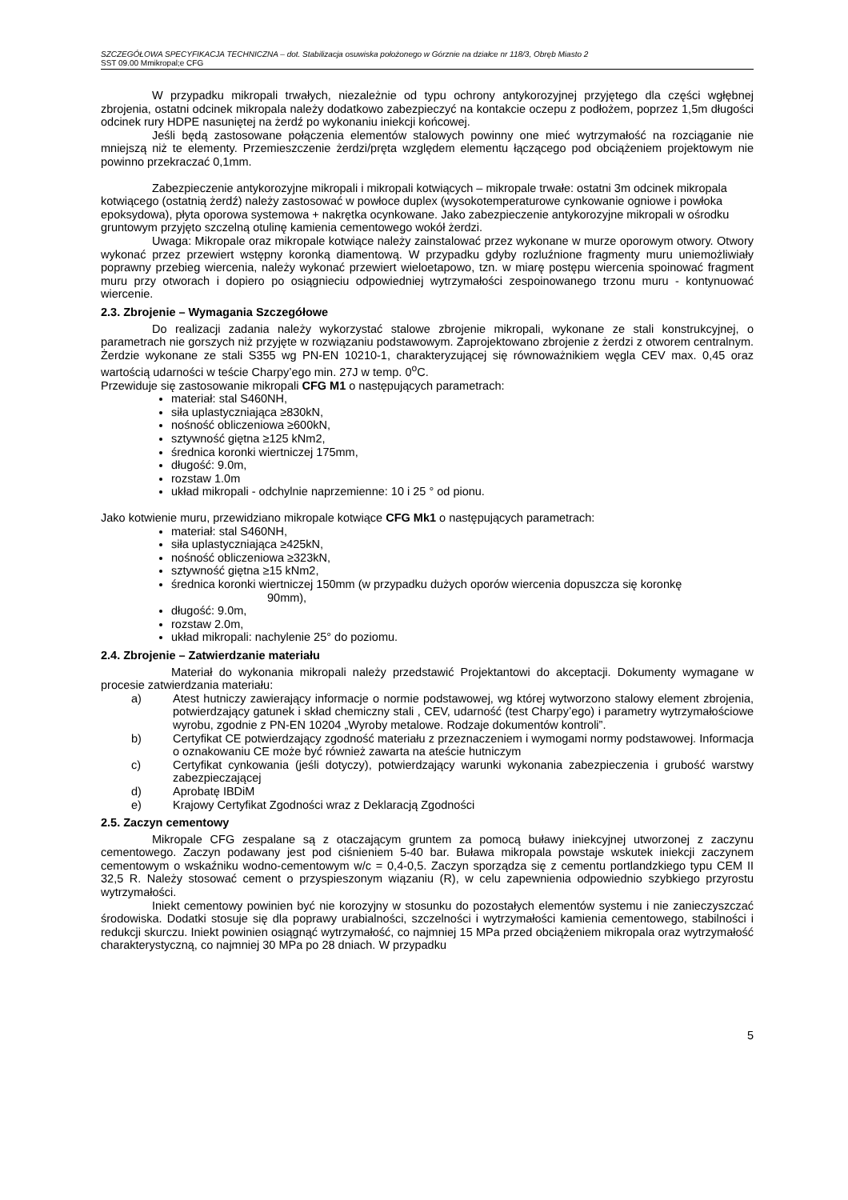SZCZEGÓŁOWA SPECYFIKACJA TECHNICZNA – dot. Stabilizacja osuwiska położonego w Górznie na działce nr 118/3, Obręb Miasto 2
SST 09.00 Mmikropal;e CFG
W przypadku mikropali trwałych, niezależnie od typu ochrony antykorozyjnej przyjętego dla części wgłębnej zbrojenia, ostatni odcinek mikropala należy dodatkowo zabezpieczyć na kontakcie oczepu z podłożem, poprzez 1,5m długości odcinek rury HDPE nasuniętej na żerdź po wykonaniu iniekcji końcowej.
Jeśli będą zastosowane połączenia elementów stalowych powinny one mieć wytrzymałość na rozciąganie nie mniejszą niż te elementy. Przemieszczenie żerdzi/pręta względem elementu łączącego pod obciążeniem projektowym nie powinno przekraczać 0,1mm.
Zabezpieczenie antykorozyjne mikropali i mikropali kotwiących – mikropale trwałe: ostatni 3m odcinek mikropala kotwiącego (ostatnią żerdź) należy zastosować w powłoce duplex (wysokotemperaturowe cynkowanie ogniowe i powłoka epoksydowa), płyta oporowa systemowa + nakrętka ocynkowane. Jako zabezpieczenie antykorozyjne mikropali w ośrodku gruntowym przyjęto szczelną otulinę kamienia cementowego wokół żerdzi.
Uwaga: Mikropale oraz mikropale kotwiące należy zainstalować przez wykonane w murze oporowym otwory. Otwory wykonać przez przewiert wstępny koronką diamentową. W przypadku gdyby rozluźnione fragmenty muru uniemożliwiały poprawny przebieg wiercenia, należy wykonać przewiert wieloetapowo, tzn. w miarę postępu wiercenia spoinować fragment muru przy otworach i dopiero po osiągnieciu odpowiedniej wytrzymałości zespoinowanego trzonu muru - kontynuować wiercenie.
2.3. Zbrojenie – Wymagania Szczegółowe
Do realizacji zadania należy wykorzystać stalowe zbrojenie mikropali, wykonane ze stali konstrukcyjnej, o parametrach nie gorszych niż przyjęte w rozwiązaniu podstawowym. Zaprojektowano zbrojenie z żerdzi z otworem centralnym. Żerdzie wykonane ze stali S355 wg PN-EN 10210-1, charakteryzującej się równoważnikiem węgla CEV max. 0,45 oraz wartością udarności w teście Charpy’ego min. 27J w temp. 0<sup>o</sup>C.
Przewiduje się zastosowanie mikropali CFG M1 o następujących parametrach:
materiał: stal S460NH,
siła uplastyczniająca ≥830kN,
nośność obliczeniowa ≥600kN,
sztywność giętna ≥125 kNm2,
średnica koronki wiertniczej 175mm,
długość: 9.0m,
rozstaw 1.0m
układ mikropali - odchylnie naprzemienne: 10 i 25 ° od pionu.
Jako kotwienie muru, przewidziano mikropale kotwiące CFG Mk1 o następujących parametrach:
materiał: stal S460NH,
siła uplastyczniająca ≥425kN,
nośność obliczeniowa ≥323kN,
sztywność giętna ≥15 kNm2,
średnica koronki wiertniczej 150mm (w przypadku dużych oporów wiercenia dopuszcza się koronkę
90mm),
długość: 9.0m,
rozstaw 2.0m,
układ mikropali: nachylenie 25° do poziomu.
2.4. Zbrojenie – Zatwierdzanie materiału
Materiał do wykonania mikropali należy przedstawić Projektantowi do akceptacji. Dokumenty wymagane w procesie zatwierdzania materiału:
a) Atest hutniczy zawierający informacje o normie podstawowej, wg której wytworzono stalowy element zbrojenia, potwierdzający gatunek i skład chemiczny stali , CEV, udarność (test Charpy’ego) i parametry wytrzymałościowe wyrobu, zgodnie z PN-EN 10204 „Wyroby metalowe. Rodzaje dokumentów kontroli”.
b) Certyfikat CE potwierdzający zgodność materiału z przeznaczeniem i wymogami normy podstawowej. Informacja o oznakowaniu CE może być również zawarta na ateście hutniczym
c) Certyfikat cynkowania (jeśli dotyczy), potwierdzający warunki wykonania zabezpieczenia i grubość warstwy zabezpieczającej
d) Aprobatę IBDiM
e) Krajowy Certyfikat Zgodności wraz z Deklaracją Zgodności
2.5. Zaczyn cementowy
Mikropale CFG zespalane są z otaczającym gruntem za pomocą buławy iniekcyjnej utworzonej z zaczynu cementowego. Zaczyn podawany jest pod ciśnieniem 5-40 bar. Buława mikropala powstaje wskutek iniekcji zaczynem cementowym o wskaźniku wodno-cementowym w/c = 0,4-0,5. Zaczyn sporządza się z cementu portlandzkiego typu CEM II 32,5 R. Należy stosować cement o przyspieszonym wiązaniu (R), w celu zapewnienia odpowiednio szybkiego przyrostu wytrzymałości.
Iniekt cementowy powinien być nie korozyjny w stosunku do pozostałych elementów systemu i nie zanieczyszczać środowiska. Dodatki stosuje się dla poprawy urabialności, szczelności i wytrzymałości kamienia cementowego, stabilności i redukcji skurczu. Iniekt powinien osiągnąć wytrzymałość, co najmniej 15 MPa przed obciążeniem mikropala oraz wytrzymałość charakterystyczną, co najmniej 30 MPa po 28 dniach. W przypadku
5